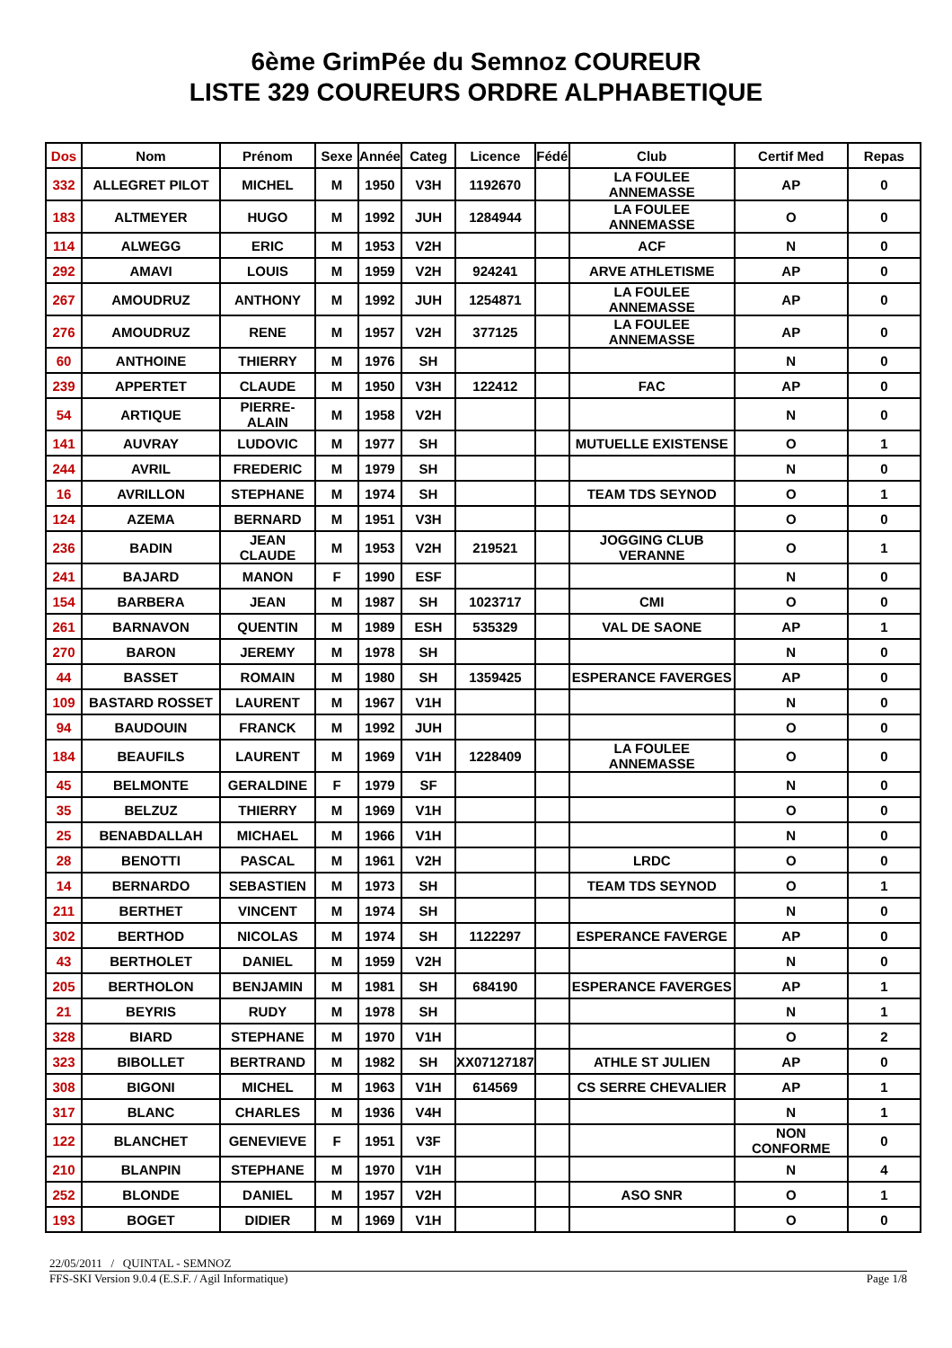6ème GrimPée du Semnoz COUREUR
LISTE 329 COUREURS ORDRE ALPHABETIQUE
| Dos | Nom | Prénom | Sexe | Année | Categ | Licence | Fédé | Club | Certif Med | Repas |
| --- | --- | --- | --- | --- | --- | --- | --- | --- | --- | --- |
| 332 | ALLEGRET PILOT | MICHEL | M | 1950 | V3H | 1192670 | | LA FOULEE ANNEMASSE | AP | 0 |
| 183 | ALTMEYER | HUGO | M | 1992 | JUH | 1284944 | | LA FOULEE ANNEMASSE | O | 0 |
| 114 | ALWEGG | ERIC | M | 1953 | V2H | | | ACF | N | 0 |
| 292 | AMAVI | LOUIS | M | 1959 | V2H | 924241 | | ARVE ATHLETISME | AP | 0 |
| 267 | AMOUDRUZ | ANTHONY | M | 1992 | JUH | 1254871 | | LA FOULEE ANNEMASSE | AP | 0 |
| 276 | AMOUDRUZ | RENE | M | 1957 | V2H | 377125 | | LA FOULEE ANNEMASSE | AP | 0 |
| 60 | ANTHOINE | THIERRY | M | 1976 | SH | | | | N | 0 |
| 239 | APPERTET | CLAUDE | M | 1950 | V3H | 122412 | | FAC | AP | 0 |
| 54 | ARTIQUE | PIERRE-ALAIN | M | 1958 | V2H | | | | N | 0 |
| 141 | AUVRAY | LUDOVIC | M | 1977 | SH | | | MUTUELLE EXISTENSE | O | 1 |
| 244 | AVRIL | FREDERIC | M | 1979 | SH | | | | N | 0 |
| 16 | AVRILLON | STEPHANE | M | 1974 | SH | | | TEAM TDS SEYNOD | O | 1 |
| 124 | AZEMA | BERNARD | M | 1951 | V3H | | | | O | 0 |
| 236 | BADIN | JEAN CLAUDE | M | 1953 | V2H | 219521 | | JOGGING CLUB VERANNE | O | 1 |
| 241 | BAJARD | MANON | F | 1990 | ESF | | | | N | 0 |
| 154 | BARBERA | JEAN | M | 1987 | SH | 1023717 | | CMI | O | 0 |
| 261 | BARNAVON | QUENTIN | M | 1989 | ESH | 535329 | | VAL DE SAONE | AP | 1 |
| 270 | BARON | JEREMY | M | 1978 | SH | | | | N | 0 |
| 44 | BASSET | ROMAIN | M | 1980 | SH | 1359425 | | ESPERANCE FAVERGES | AP | 0 |
| 109 | BASTARD ROSSET | LAURENT | M | 1967 | V1H | | | | N | 0 |
| 94 | BAUDOUIN | FRANCK | M | 1992 | JUH | | | | O | 0 |
| 184 | BEAUFILS | LAURENT | M | 1969 | V1H | 1228409 | | LA FOULEE ANNEMASSE | O | 0 |
| 45 | BELMONTE | GERALDINE | F | 1979 | SF | | | | N | 0 |
| 35 | BELZUZ | THIERRY | M | 1969 | V1H | | | | O | 0 |
| 25 | BENABDALLAH | MICHAEL | M | 1966 | V1H | | | | N | 0 |
| 28 | BENOTTI | PASCAL | M | 1961 | V2H | | | LRDC | O | 0 |
| 14 | BERNARDO | SEBASTIEN | M | 1973 | SH | | | TEAM TDS SEYNOD | O | 1 |
| 211 | BERTHET | VINCENT | M | 1974 | SH | | | | N | 0 |
| 302 | BERTHOD | NICOLAS | M | 1974 | SH | 1122297 | | ESPERANCE FAVERGE | AP | 0 |
| 43 | BERTHOLET | DANIEL | M | 1959 | V2H | | | | N | 0 |
| 205 | BERTHOLON | BENJAMIN | M | 1981 | SH | 684190 | | ESPERANCE FAVERGES | AP | 1 |
| 21 | BEYRIS | RUDY | M | 1978 | SH | | | | N | 1 |
| 328 | BIARD | STEPHANE | M | 1970 | V1H | | | | O | 2 |
| 323 | BIBOLLET | BERTRAND | M | 1982 | SH | XX07127187 | | ATHLE ST JULIEN | AP | 0 |
| 308 | BIGONI | MICHEL | M | 1963 | V1H | 614569 | | CS SERRE CHEVALIER | AP | 1 |
| 317 | BLANC | CHARLES | M | 1936 | V4H | | | | N | 1 |
| 122 | BLANCHET | GENEVIEVE | F | 1951 | V3F | | | | NON CONFORME | 0 |
| 210 | BLANPIN | STEPHANE | M | 1970 | V1H | | | | N | 4 |
| 252 | BLONDE | DANIEL | M | 1957 | V2H | | | ASO SNR | O | 1 |
| 193 | BOGET | DIDIER | M | 1969 | V1H | | | | O | 0 |
22/05/2011 / QUINTAL - SEMNOZ
FFS-SKI Version 9.0.4 (E.S.F. / Agil Informatique) Page 1/8